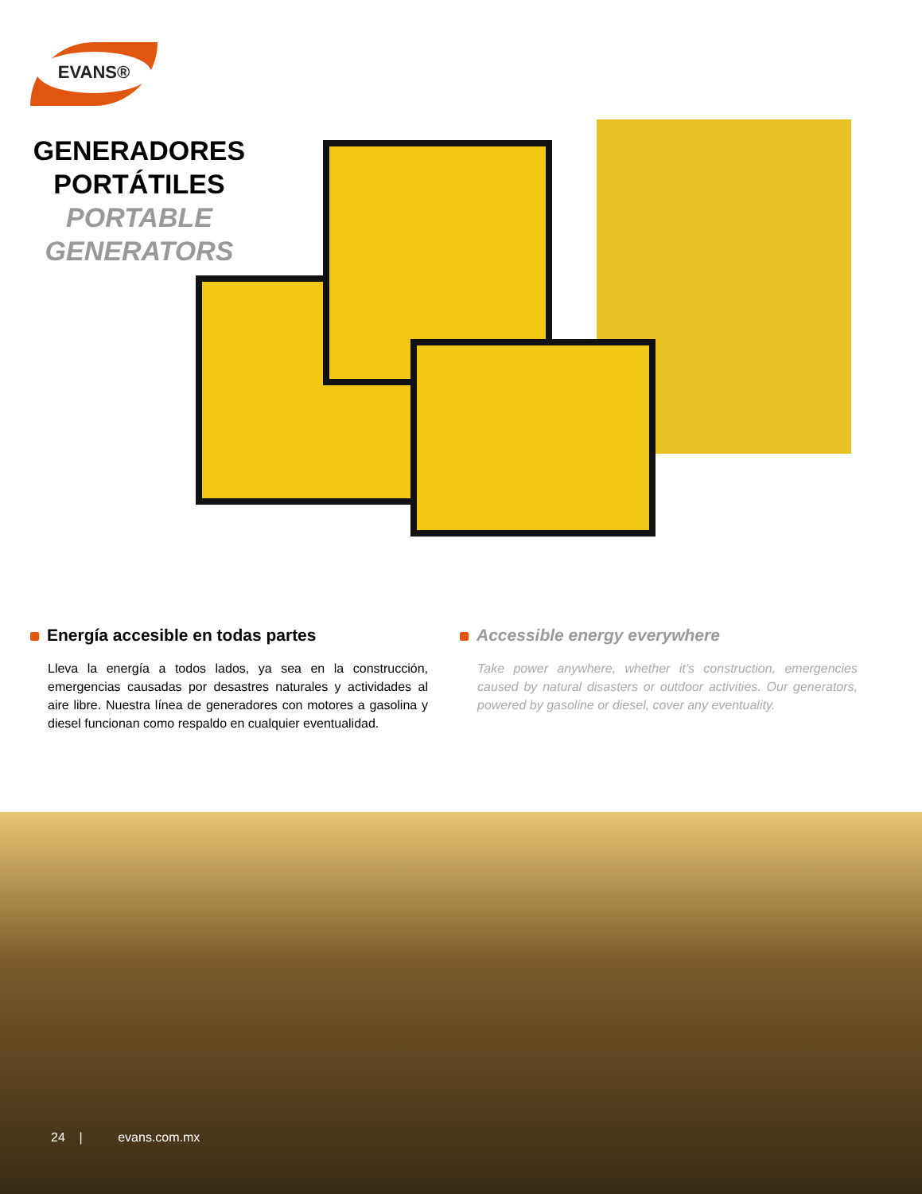EVANS®
GENERADORES
PORTÁTILES
PORTABLE
GENERATORS
Energía accesible en todas partes
Lleva la energía a todos lados, ya sea en la construcción, emergencias causadas por desastres naturales y actividades al aire libre. Nuestra línea de generadores con motores a gasolina y diesel funcionan como respaldo en cualquier eventualidad.
Accessible energy everywhere
Take power anywhere, whether it’s construction, emergencies caused by natural disasters or outdoor activities. Our generators, powered by gasoline or diesel, cover any eventuality.
24 | evans.com.mx